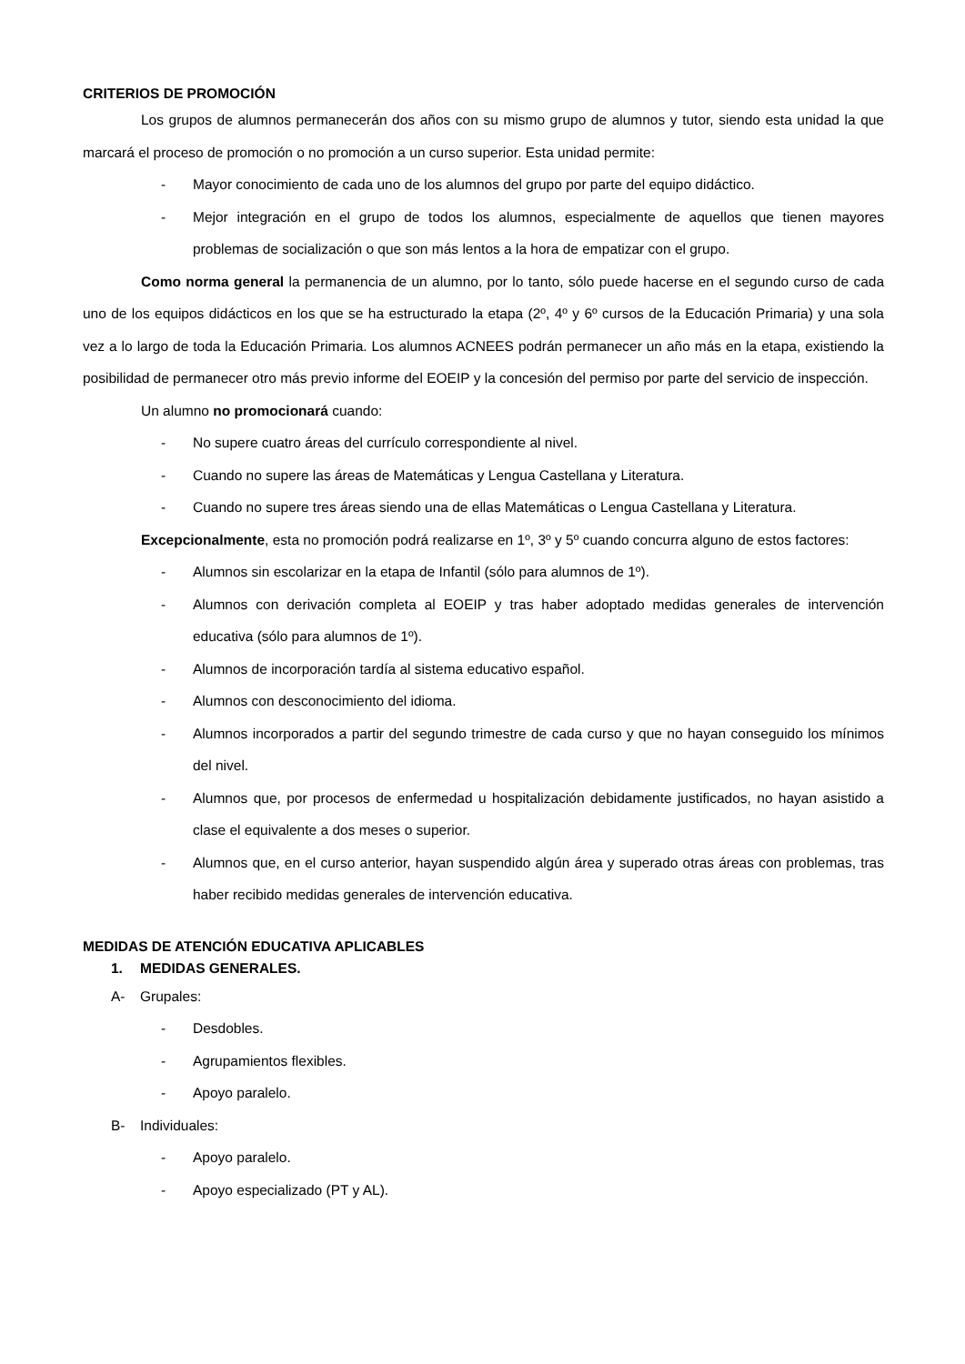CRITERIOS DE PROMOCIÓN
Los grupos de alumnos permanecerán dos años con su mismo grupo de alumnos y tutor, siendo esta unidad la que marcará el proceso de promoción o no promoción a un curso superior. Esta unidad permite:
- Mayor conocimiento de cada uno de los alumnos del grupo por parte del equipo didáctico.
- Mejor integración en el grupo de todos los alumnos, especialmente de aquellos que tienen mayores problemas de socialización o que son más lentos a la hora de empatizar con el grupo.
Como norma general la permanencia de un alumno, por lo tanto, sólo puede hacerse en el segundo curso de cada uno de los equipos didácticos en los que se ha estructurado la etapa (2º, 4º y 6º cursos de la Educación Primaria) y una sola vez a lo largo de toda la Educación Primaria. Los alumnos ACNEES podrán permanecer un año más en la etapa, existiendo la posibilidad de permanecer otro más previo informe del EOEIP y la concesión del permiso por parte del servicio de inspección.
Un alumno no promocionará cuando:
- No supere cuatro áreas del currículo correspondiente al nivel.
- Cuando no supere las áreas de Matemáticas y Lengua Castellana y Literatura.
- Cuando no supere tres áreas siendo una de ellas Matemáticas o Lengua Castellana y Literatura.
Excepcionalmente, esta no promoción podrá realizarse en 1º, 3º y 5º cuando concurra alguno de estos factores:
- Alumnos sin escolarizar en la etapa de Infantil (sólo para alumnos de 1º).
- Alumnos con derivación completa al EOEIP y tras haber adoptado medidas generales de intervención educativa (sólo para alumnos de 1º).
- Alumnos de incorporación tardía al sistema educativo español.
- Alumnos con desconocimiento del idioma.
- Alumnos incorporados a partir del segundo trimestre de cada curso y que no hayan conseguido los mínimos del nivel.
- Alumnos que, por procesos de enfermedad u hospitalización debidamente justificados, no hayan asistido a clase el equivalente a dos meses o superior.
- Alumnos que, en el curso anterior, hayan suspendido algún área y superado otras áreas con problemas, tras haber recibido medidas generales de intervención educativa.
MEDIDAS DE ATENCIÓN EDUCATIVA APLICABLES
1. MEDIDAS GENERALES.
A- Grupales:
- Desdobles.
- Agrupamientos flexibles.
- Apoyo paralelo.
B- Individuales:
- Apoyo paralelo.
- Apoyo especializado (PT y AL).